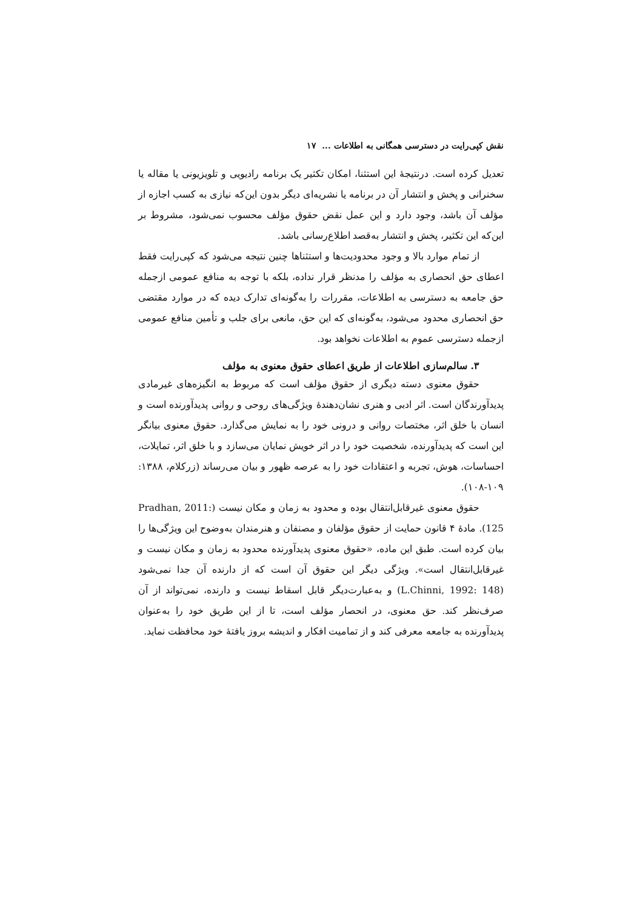نقش کپی‌رایت در دسترسی همگانی به اطلاعات ... ١٧
تعدیل کرده است. درنتیجهٔ این استثنا، امکان تکثیر یک برنامه رادیویی و تلویزیونی یا مقاله یا سخنرانی و پخش و انتشار آن در برنامه یا نشریه‌ای دیگر بدون این‌که نیازی به کسب اجازه از مؤلف آن باشد، وجود دارد و این عمل نقض حقوق مؤلف محسوب نمی‌شود، مشروط بر این‌که این تکثیر، پخش و انتشار به‌قصد اطلاع‌رسانی باشد.
از تمام موارد بالا و وجود محدودیت‌ها و استثناها چنین نتیجه می‌شود که کپی‌رایت فقط اعطای حق انحصاری به مؤلف را مدنظر قرار نداده، بلکه با توجه به منافع عمومی ازجمله حق جامعه به دسترسی به اطلاعات، مقررات را به‌گونه‌ای تدارک دیده که در موارد مقتضی حق انحصاری محدود می‌شود، به‌گونه‌ای که این حق، مانعی برای جلب و تأمین منافع عمومی ازجمله دسترسی عموم به اطلاعات نخواهد بود.
٣. سالم‌سازی اطلاعات از طریق اعطای حقوق معنوی به مؤلف
حقوق معنوی دسته دیگری از حقوق مؤلف است که مربوط به انگیزه‌های غیرمادی پدیدآورندگان است. اثر ادبی و هنری نشان‌دهندهٔ ویژگی‌های روحی و روانی پدیدآورنده است و انسان با خلق اثر، مختصات روانی و درونی خود را به نمایش می‌گذارد. حقوق معنوی بیانگر این است که پدیدآورنده، شخصیت خود را در اثر خویش نمایان می‌سازد و با خلق اثر، تمایلات، احساسات، هوش، تجربه و اعتقادات خود را به عرصه ظهور و بیان می‌رساند (زرکلام، ١٣٨٨: ١٠٩-١٠٨).
حقوق معنوی غیرقابل‌انتقال بوده و محدود به زمان و مکان نیست (Pradhan, 2011: 125). مادهٔ ۴ قانون حمایت از حقوق مؤلفان و مصنفان و هنرمندان به‌وضوح این ویژگی‌ها را بیان کرده است. طبق این ماده، «حقوق معنوی پدیدآورنده محدود به زمان و مکان نیست و غیرقابل‌انتقال است». ویژگی دیگر این حقوق آن است که از دارنده آن جدا نمی‌شود (L.Chinni, 1992: 148) و به‌عبارت‌دیگر قابل اسقاط نیست و دارنده، نمی‌تواند از آن صرف‌نظر کند. حق معنوی، در انحصار مؤلف است، تا از این طریق خود را به‌عنوان پدیدآورنده به جامعه معرفی کند و از تمامیت افکار و اندیشه بروز یافتهٔ خود محافظت نماید.